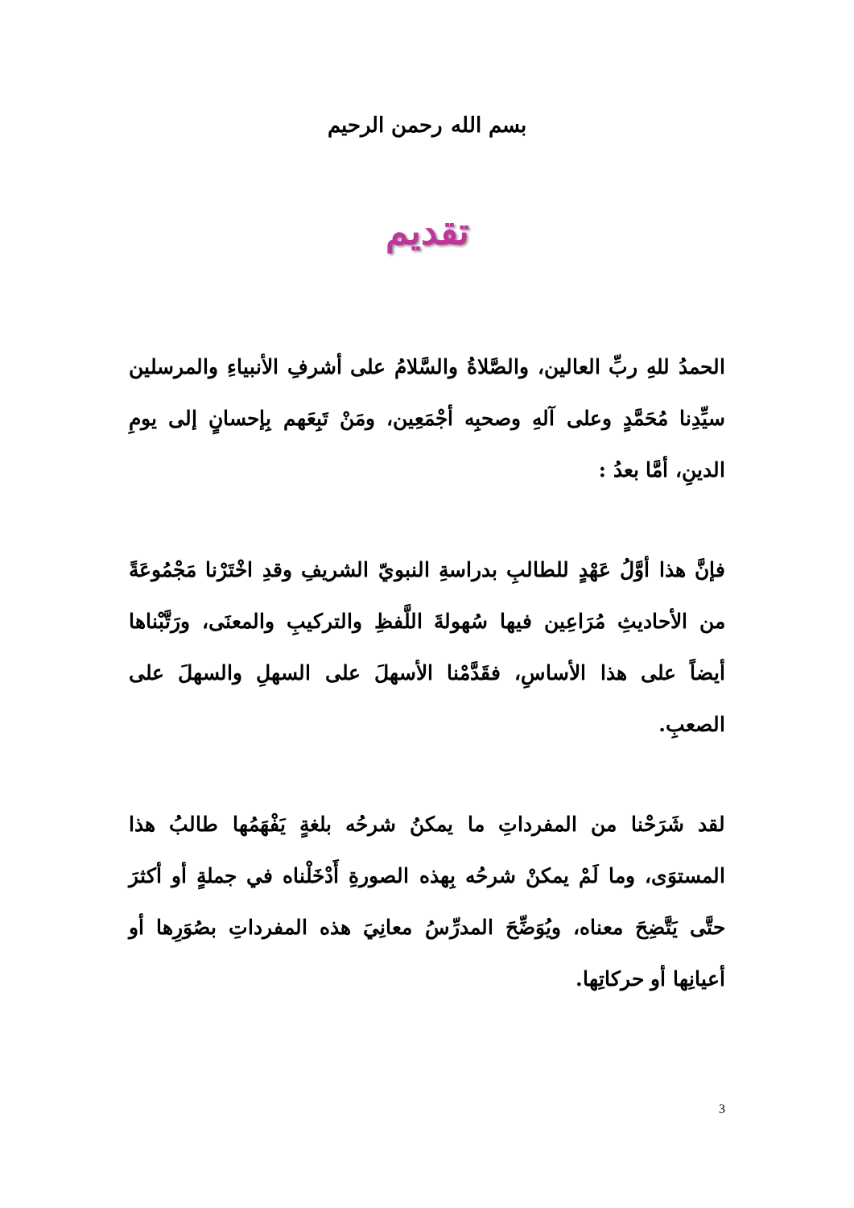بسم الله رحمن الرحيم
تقديم
الحمدُ للهِ ربِّ العالين، والصَّلاةُ والسَّلامُ على أشرفِ الأنبياءِ والمرسلين سيِّدِنا مُحَمَّدٍ وعلى آلهِ وصحبِه أجْمَعِين، ومَنْ تَبِعَهم بِإحسانٍ إلى يومِ الدينِ، أمَّا بعدُ :
فإنَّ هذا أوَّلُ عَهْدٍ للطالبِ بدراسةِ النبويّ الشريفِ وقدِ اخْتَرْنا مَجْمُوعَةً من الأحاديثِ مُرَاعِين فيها سُهولةَ اللَّفظِ والتركيبِ والمعنَى، ورَتَّبْناها أيضاً على هذا الأساسِ، فقَدَّمْنا الأسهلَ على السهلِ والسهلَ على الصعبِ.
لقد شَرَحْنا من المفرداتِ ما يمكنُ شرحُه بلغةٍ يَفْهَمُها طالبُ هذا المستوَى، وما لَمْ يمكنْ شرحُه بِهذه الصورةِ أَدْخَلْناه في جملةٍ أو أكثرَ حتَّى يَتَّضِحَ معناه، ويُوَضِّحَ المدرِّسُ معانِيَ هذه المفرداتِ بصُوَرِها أو أعيانِها أو حركاتِها.
3